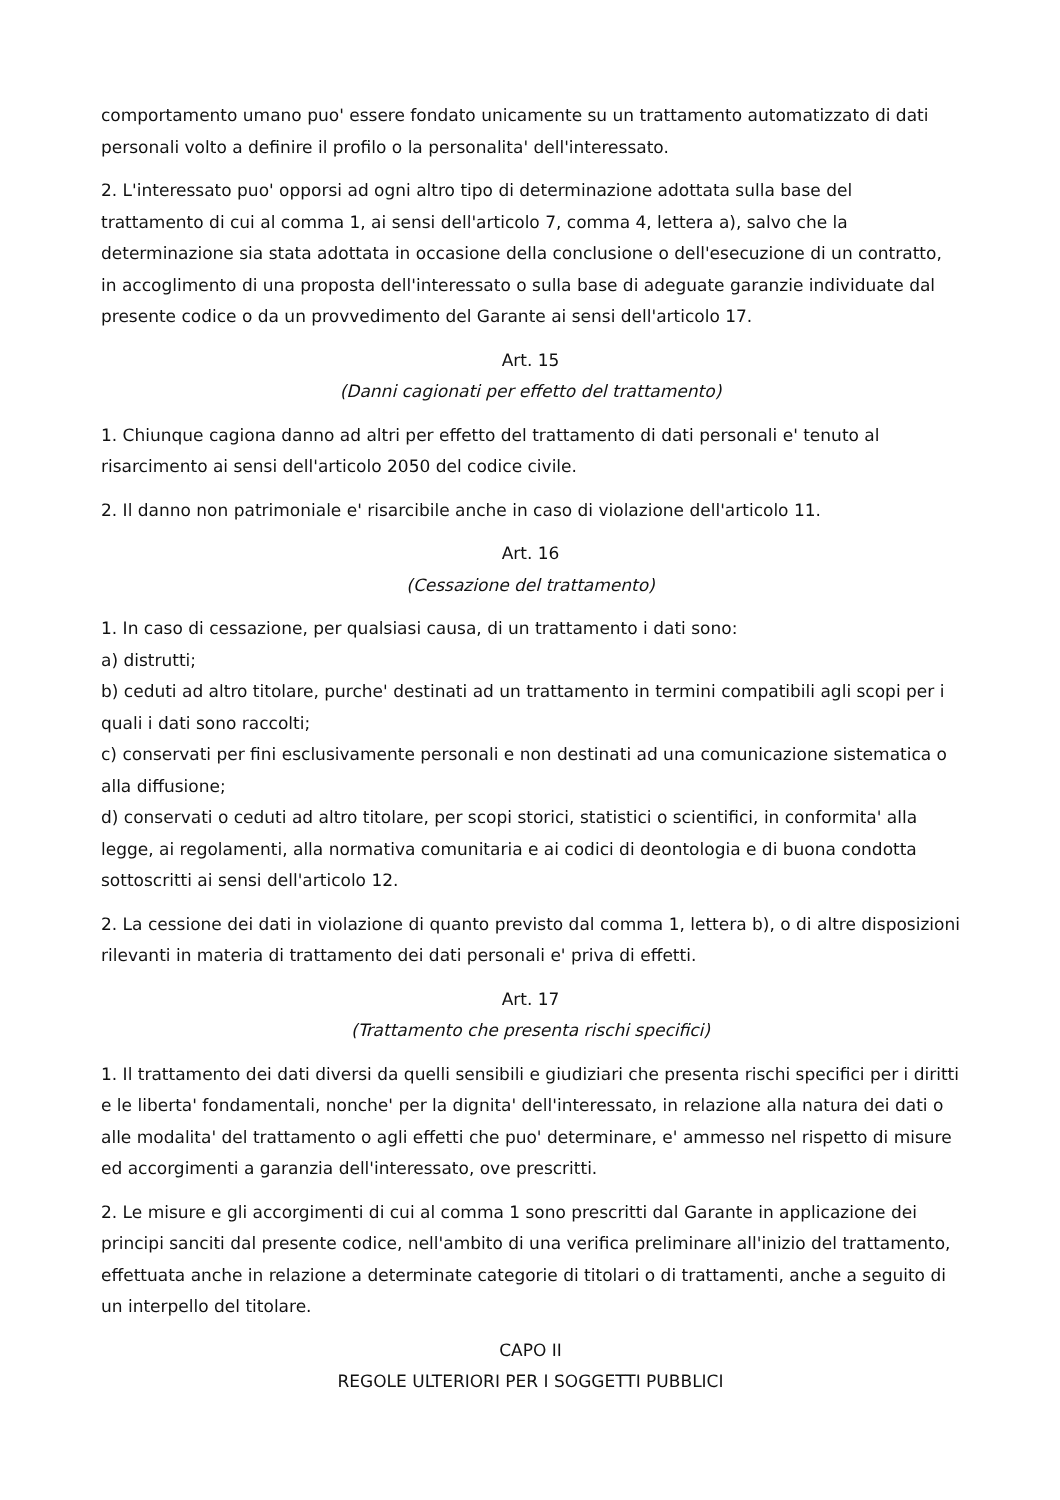comportamento umano puo' essere fondato unicamente su un trattamento automatizzato di dati personali volto a definire il profilo o la personalita' dell'interessato.
2. L'interessato puo' opporsi ad ogni altro tipo di determinazione adottata sulla base del trattamento di cui al comma 1, ai sensi dell'articolo 7, comma 4, lettera a), salvo che la determinazione sia stata adottata in occasione della conclusione o dell'esecuzione di un contratto, in accoglimento di una proposta dell'interessato o sulla base di adeguate garanzie individuate dal presente codice o da un provvedimento del Garante ai sensi dell'articolo 17.
Art. 15
(Danni cagionati per effetto del trattamento)
1. Chiunque cagiona danno ad altri per effetto del trattamento di dati personali e' tenuto al risarcimento ai sensi dell'articolo 2050 del codice civile.
2. Il danno non patrimoniale e' risarcibile anche in caso di violazione dell'articolo 11.
Art. 16
(Cessazione del trattamento)
1. In caso di cessazione, per qualsiasi causa, di un trattamento i dati sono:
a) distrutti;
b) ceduti ad altro titolare, purche' destinati ad un trattamento in termini compatibili agli scopi per i quali i dati sono raccolti;
c) conservati per fini esclusivamente personali e non destinati ad una comunicazione sistematica o alla diffusione;
d) conservati o ceduti ad altro titolare, per scopi storici, statistici o scientifici, in conformita' alla legge, ai regolamenti, alla normativa comunitaria e ai codici di deontologia e di buona condotta sottoscritti ai sensi dell'articolo 12.
2. La cessione dei dati in violazione di quanto previsto dal comma 1, lettera b), o di altre disposizioni rilevanti in materia di trattamento dei dati personali e' priva di effetti.
Art. 17
(Trattamento che presenta rischi specifici)
1. Il trattamento dei dati diversi da quelli sensibili e giudiziari che presenta rischi specifici per i diritti e le liberta' fondamentali, nonche' per la dignita' dell'interessato, in relazione alla natura dei dati o alle modalita' del trattamento o agli effetti che puo' determinare, e' ammesso nel rispetto di misure ed accorgimenti a garanzia dell'interessato, ove prescritti.
2. Le misure e gli accorgimenti di cui al comma 1 sono prescritti dal Garante in applicazione dei principi sanciti dal presente codice, nell'ambito di una verifica preliminare all'inizio del trattamento, effettuata anche in relazione a determinate categorie di titolari o di trattamenti, anche a seguito di un interpello del titolare.
CAPO II
REGOLE ULTERIORI PER I SOGGETTI PUBBLICI